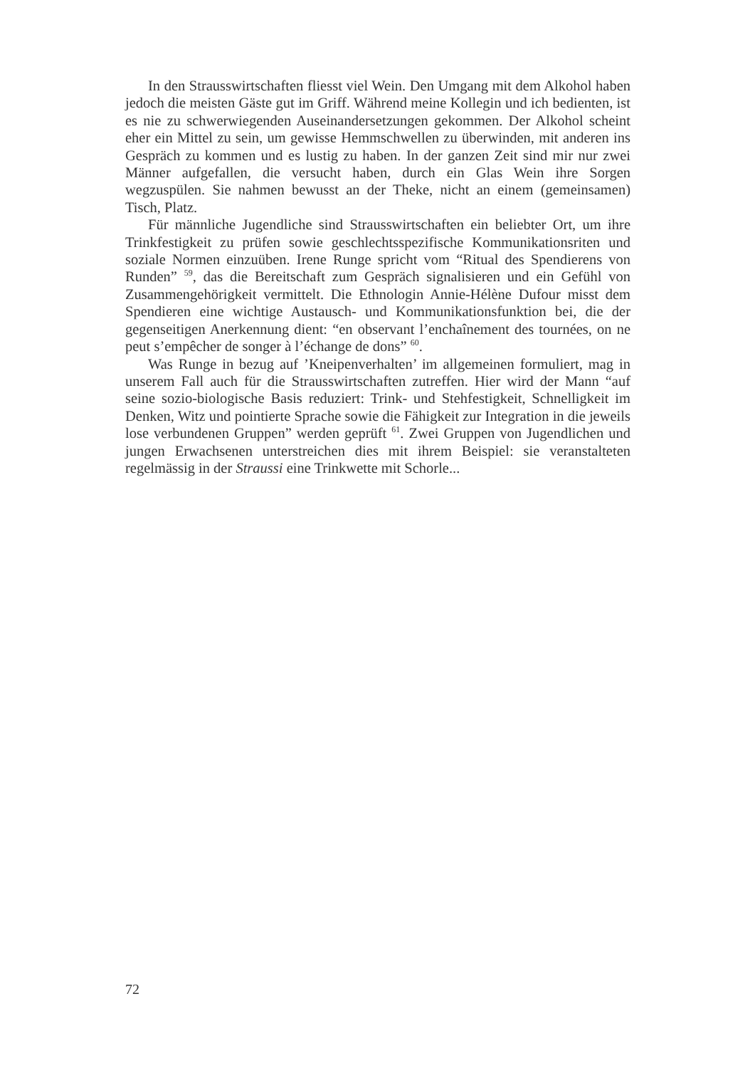In den Strausswirtschaften fliesst viel Wein. Den Umgang mit dem Alkohol haben jedoch die meisten Gäste gut im Griff. Während meine Kollegin und ich bedienten, ist es nie zu schwerwiegenden Auseinandersetzungen gekommen. Der Alkohol scheint eher ein Mittel zu sein, um gewisse Hemmschwellen zu überwinden, mit anderen ins Gespräch zu kommen und es lustig zu haben. In der ganzen Zeit sind mir nur zwei Männer aufgefallen, die versucht haben, durch ein Glas Wein ihre Sorgen wegzuspülen. Sie nahmen bewusst an der Theke, nicht an einem (gemeinsamen) Tisch, Platz.
Für männliche Jugendliche sind Strausswirtschaften ein beliebter Ort, um ihre Trinkfestigkeit zu prüfen sowie geschlechtsspezifische Kommunikationsriten und soziale Normen einzuüben. Irene Runge spricht vom “Ritual des Spendierens von Runden” <sup>59</sup>, das die Bereitschaft zum Gespräch signalisieren und ein Gefühl von Zusammengehörigkeit vermittelt. Die Ethnologin Annie-Hélène Dufour misst dem Spendieren eine wichtige Austausch- und Kommunikationsfunktion bei, die der gegenseitigen Anerkennung dient: “en observant l’enchaînement des tournées, on ne peut s’empêcher de songer à l’échange de dons” <sup>60</sup>.
Was Runge in bezug auf ’Kneipenverhalten’ im allgemeinen formuliert, mag in unserem Fall auch für die Strausswirtschaften zutreffen. Hier wird der Mann “auf seine sozio-biologische Basis reduziert: Trink- und Stehfestigkeit, Schnelligkeit im Denken, Witz und pointierte Sprache sowie die Fähigkeit zur Integration in die jeweils lose verbundenen Gruppen” werden geprüft <sup>61</sup>. Zwei Gruppen von Jugendlichen und jungen Erwachsenen unterstreichen dies mit ihrem Beispiel: sie veranstalteten regelmässig in der Straussi eine Trinkwette mit Schorle...
72